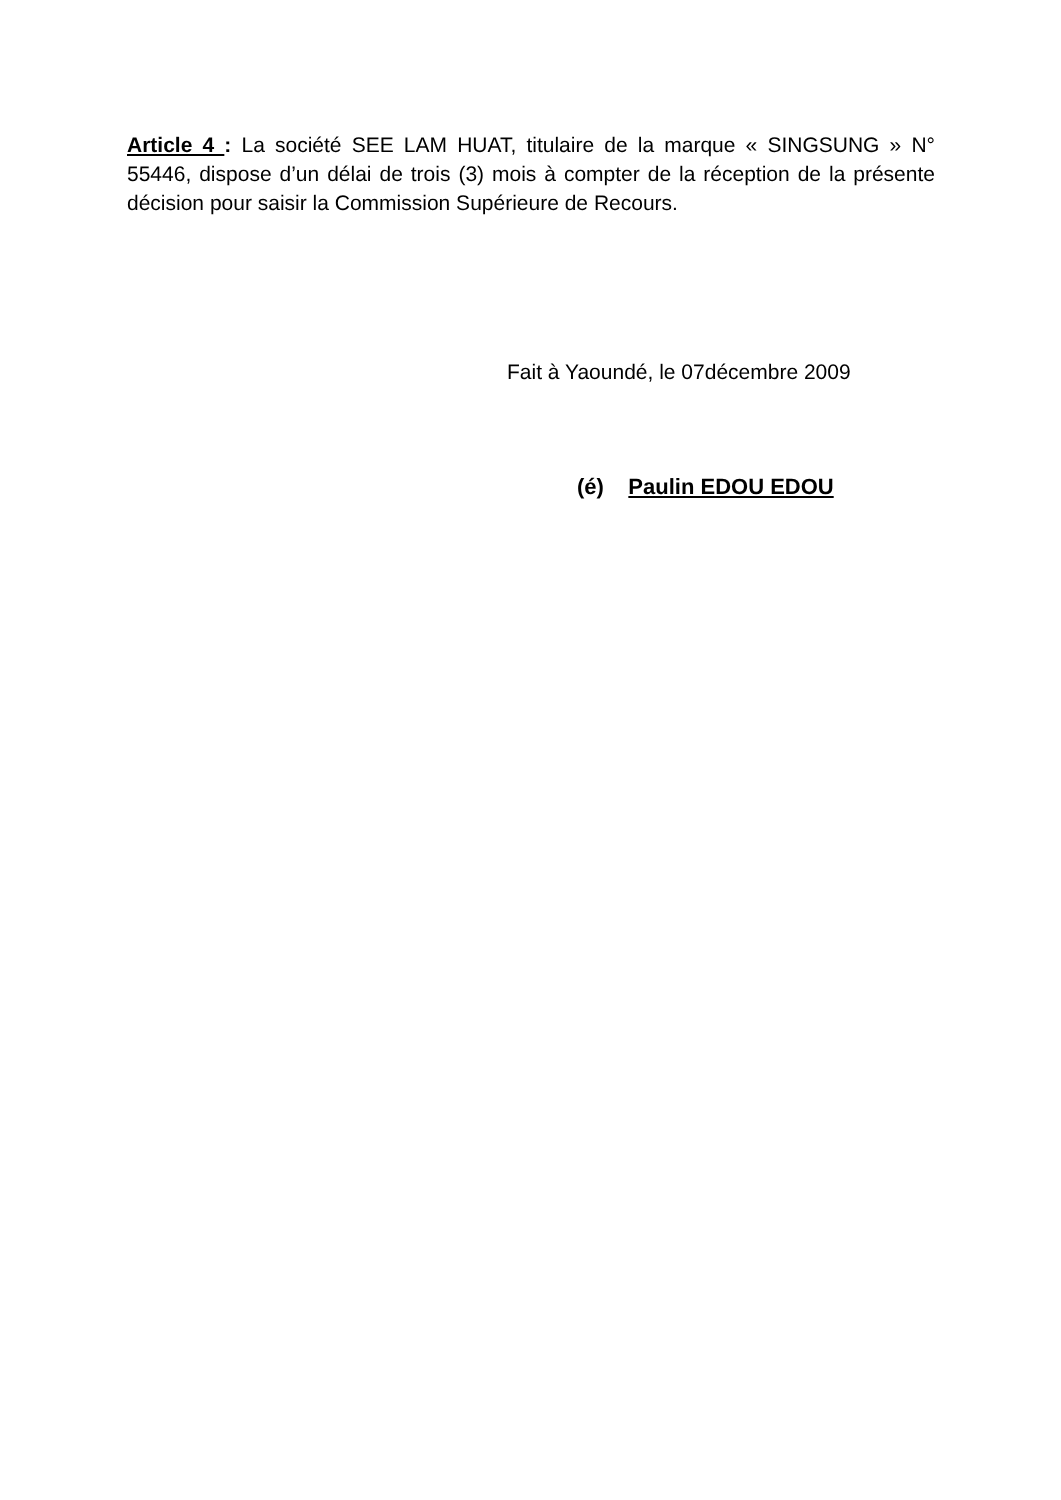Article 4 : La société SEE LAM HUAT, titulaire de la marque « SINGSUNG » N° 55446, dispose d’un délai de trois (3) mois à compter de la réception de la présente décision pour saisir la Commission Supérieure de Recours.
Fait à Yaoundé, le 07décembre 2009
(é) Paulin EDOU EDOU